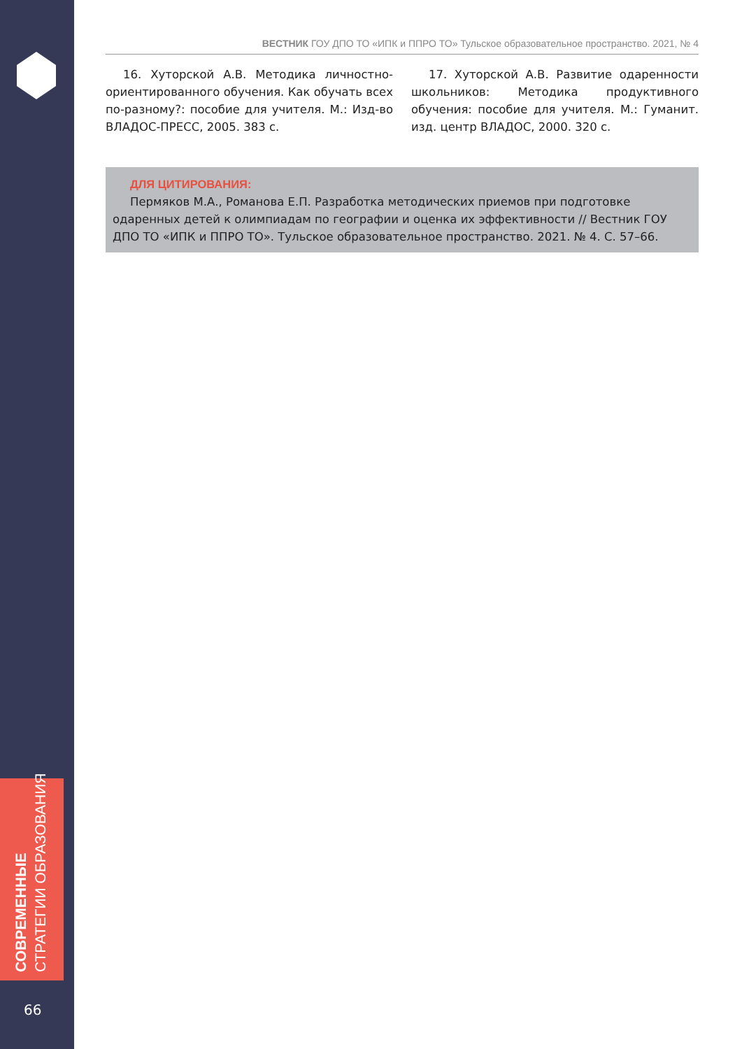СОВРЕМЕННЫЕ
СТРАТЕГИИ ОБРАЗОВАНИЯ
66
ВЕСТНИК ГОУ ДПО ТО «ИПК и ППРО ТО» Тульское образовательное пространство. 2021, № 4
16. Хуторской А.В. Методика личностно-ориентированного обучения. Как обучать всех по-разному?: пособие для учителя. М.: Изд-во ВЛАДОС-ПРЕСС, 2005. 383 с.
17. Хуторской А.В. Развитие одаренности школьников: Методика продуктивного обучения: пособие для учителя. М.: Гуманит. изд. центр ВЛАДОС, 2000. 320 с.
ДЛЯ ЦИТИРОВАНИЯ:
Пермяков М.А., Романова Е.П. Разработка методических приемов при подготовке одаренных детей к олимпиадам по географии и оценка их эффективности // Вестник ГОУ ДПО ТО «ИПК и ППРО ТО». Тульское образовательное пространство. 2021. № 4. С. 57–66.